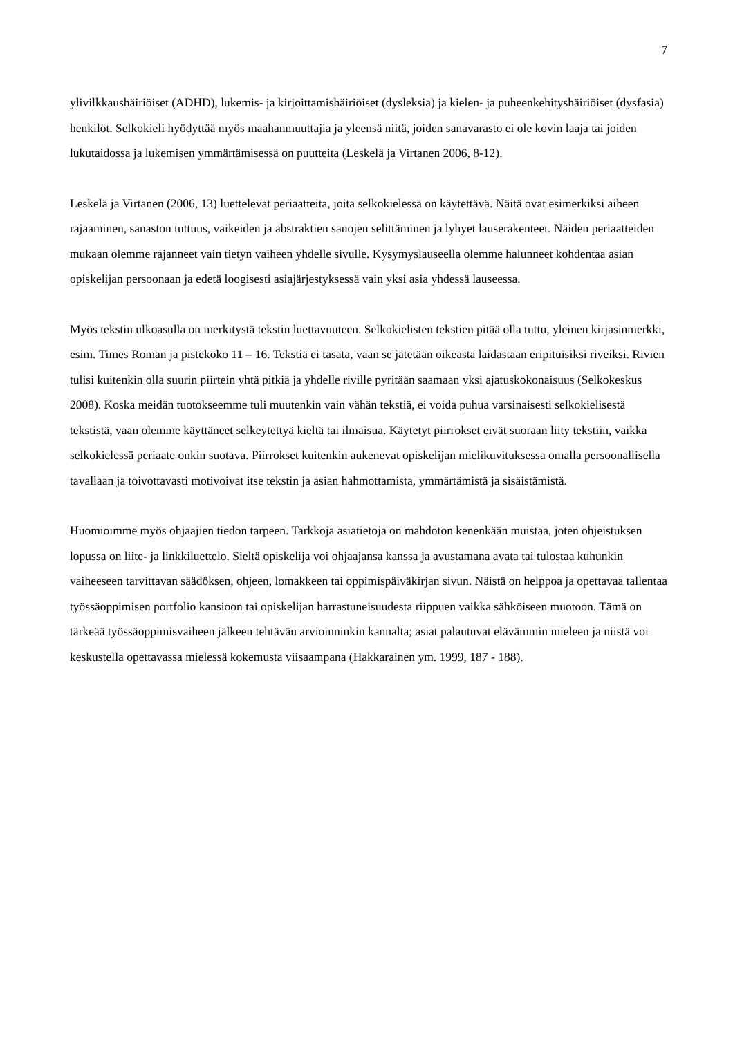7
ylivilkkaushäiriöiset (ADHD), lukemis- ja kirjoittamishäiriöiset (dysleksia) ja kielen- ja puheenkehityshäiriöiset (dysfasia) henkilöt. Selkokieli hyödyttää myös maahanmuuttajia ja yleensä niitä, joiden sanavarasto ei ole kovin laaja tai joiden lukutaidossa ja lukemisen ymmärtämisessä on puutteita (Leskelä ja Virtanen 2006, 8-12).
Leskelä ja Virtanen (2006, 13) luettelevat periaatteita, joita selkokielessä on käytettävä. Näitä ovat esimerkiksi aiheen rajaaminen, sanaston tuttuus, vaikeiden ja abstraktien sanojen selittäminen ja lyhyet lauserakenteet. Näiden periaatteiden mukaan olemme rajanneet vain tietyn vaiheen yhdelle sivulle. Kysymyslauseella olemme halunneet kohdentaa asian opiskelijan persoonaan ja edetä loogisesti asiajärjestyksessä vain yksi asia yhdessä lauseessa.
Myös tekstin ulkoasulla on merkitystä tekstin luettavuuteen. Selkokielisten tekstien pitää olla tuttu, yleinen kirjasinmerkki, esim. Times Roman ja pistekoko 11 – 16. Tekstiä ei tasata, vaan se jätetään oikeasta laidastaan eripituisiksi riveiksi. Rivien tulisi kuitenkin olla suurin piirtein yhtä pitkiä ja yhdelle riville pyritään saamaan yksi ajatuskokonaisuus (Selkokeskus 2008). Koska meidän tuotokseemme tuli muutenkin vain vähän tekstiä, ei voida puhua varsinaisesti selkokielisestä tekstistä, vaan olemme käyttäneet selkeytettyä kieltä tai ilmaisua. Käytetyt piirrokset eivät suoraan liity tekstiin, vaikka selkokielessä periaate onkin suotava. Piirrokset kuitenkin aukenevat opiskelijan mielikuvituksessa omalla persoonallisella tavallaan ja toivottavasti motivoivat itse tekstin ja asian hahmottamista, ymmärtämistä ja sisäistämistä.
Huomioimme myös ohjaajien tiedon tarpeen. Tarkkoja asiatietoja on mahdoton kenenkään muistaa, joten ohjeistuksen lopussa on liite- ja linkkiluettelo. Sieltä opiskelija voi ohjaajansa kanssa ja avustamana avata tai tulostaa kuhunkin vaiheeseen tarvittavan säädöksen, ohjeen, lomakkeen tai oppimispäiväkirjan sivun. Näistä on helppoa ja opettavaa tallentaa työssäoppimisen portfolio kansioon tai opiskelijan harrastuneisuudesta riippuen vaikka sähköiseen muotoon. Tämä on tärkeää työssäoppimisvaiheen jälkeen tehtävän arvioinninkin kannalta; asiat palautuvat elävämmin mieleen ja niistä voi keskustella opettavassa mielessä kokemusta viisaampana (Hakkarainen ym. 1999, 187 - 188).